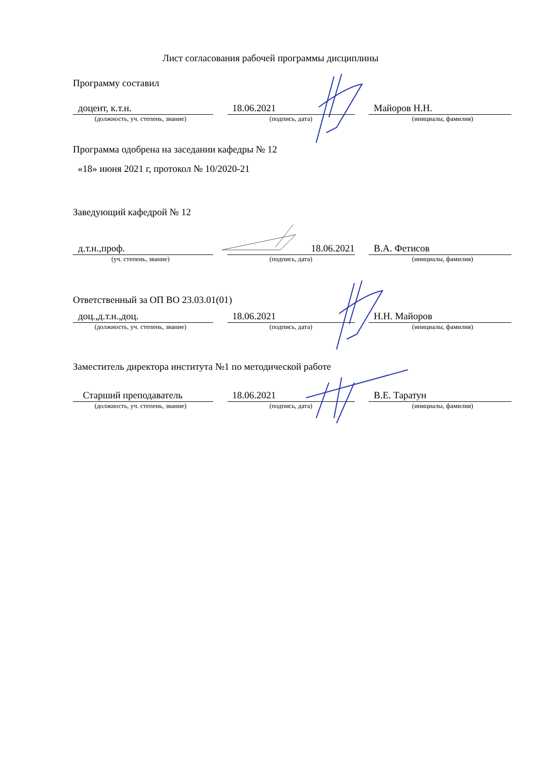Лист согласования рабочей программы дисциплины
Программу составил
доцент, к.т.н. 18.06.2021 Майоров Н.Н.
(должность, уч. степень, звание) (подпись, дата) (инициалы, фамилия)
Программа одобрена на заседании кафедры № 12
«18» июня 2021 г, протокол № 10/2020-21
Заведующий кафедрой № 12
д.т.н.,проф. 18.06.2021 В.А. Фетисов
(уч. степень, звание) (подпись, дата) (инициалы, фамилия)
Ответственный за ОП ВО 23.03.01(01)
доц.,д.т.н.,доц. 18.06.2021 Н.Н. Майоров
(должность, уч. степень, звание) (подпись, дата) (инициалы, фамилия)
Заместитель директора института №1 по методической работе
Старший преподаватель 18.06.2021 В.Е. Таратун
(должность, уч. степень, звание) (подпись, дата) (инициалы, фамилия)